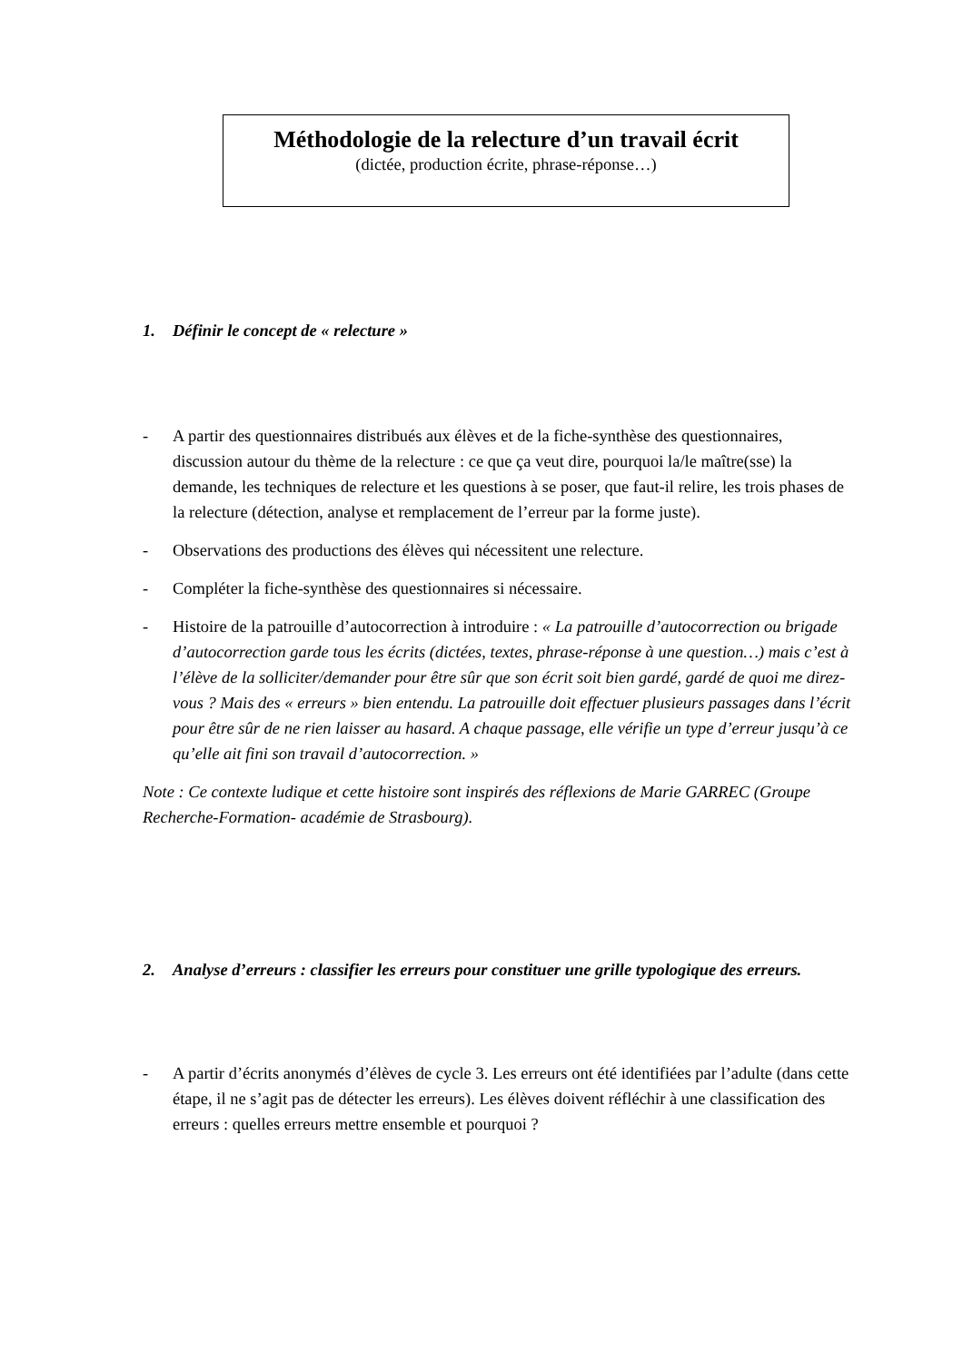Méthodologie de la relecture d’un travail écrit
(dictée, production écrite, phrase-réponse…)
1. Définir le concept de « relecture »
- A partir des questionnaires distribués aux élèves et de la fiche-synthèse des questionnaires, discussion autour du thème de la relecture : ce que ça veut dire, pourquoi la/le maître(sse) la demande, les techniques de relecture et les questions à se poser, que faut-il relire, les trois phases de la relecture (détection, analyse et remplacement de l’erreur par la forme juste).
- Observations des productions des élèves qui nécessitent une relecture.
- Compléter la fiche-synthèse des questionnaires si nécessaire.
- Histoire de la patrouille d’autocorrection à introduire : « La patrouille d’autocorrection ou brigade d’autocorrection garde tous les écrits (dictées, textes, phrase-réponse à une question…) mais c’est à l’élève de la solliciter/demander pour être sûr que son écrit soit bien gardé, gardé de quoi me direz-vous ? Mais des « erreurs » bien entendu. La patrouille doit effectuer plusieurs passages dans l’écrit pour être sûr de ne rien laisser au hasard. A chaque passage, elle vérifie un type d’erreur jusqu’à ce qu’elle ait fini son travail d’autocorrection. »
Note : Ce contexte ludique et cette histoire sont inspirés des réflexions de Marie GARREC (Groupe Recherche-Formation- académie de Strasbourg).
2. Analyse d’erreurs : classifier les erreurs pour constituer une grille typologique des erreurs.
- A partir d’écrits anonymés d’élèves de cycle 3. Les erreurs ont été identifiées par l’adulte (dans cette étape, il ne s’agit pas de détecter les erreurs). Les élèves doivent réfléchir à une classification des erreurs : quelles erreurs mettre ensemble et pourquoi ?